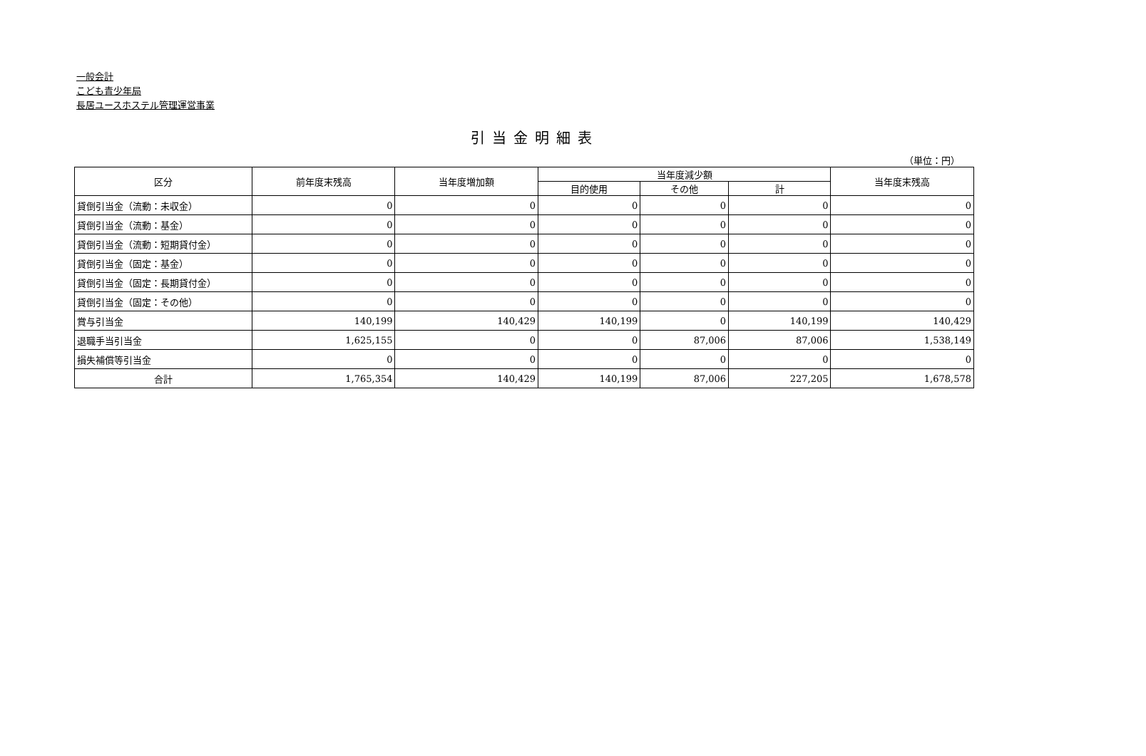一般会計
こども青少年局
長居ユースホステル管理運営事業
引当金明細表
（単位：円）
| 区分 | 前年度末残高 | 当年度増加額 | 当年度減少額 | | | 当年度末残高 |
| --- | --- | --- | --- | --- | --- | --- |
| | | | 目的使用 | その他 | 計 | |
| 貸倒引当金（流動：未収金） | 0 | 0 | 0 | 0 | 0 | 0 |
| 貸倒引当金（流動：基金） | 0 | 0 | 0 | 0 | 0 | 0 |
| 貸倒引当金（流動：短期貸付金） | 0 | 0 | 0 | 0 | 0 | 0 |
| 貸倒引当金（固定：基金） | 0 | 0 | 0 | 0 | 0 | 0 |
| 貸倒引当金（固定：長期貸付金） | 0 | 0 | 0 | 0 | 0 | 0 |
| 貸倒引当金（固定：その他） | 0 | 0 | 0 | 0 | 0 | 0 |
| 賞与引当金 | 140,199 | 140,429 | 140,199 | 0 | 140,199 | 140,429 |
| 退職手当引当金 | 1,625,155 | 0 | 0 | 87,006 | 87,006 | 1,538,149 |
| 損失補償等引当金 | 0 | 0 | 0 | 0 | 0 | 0 |
| 合計 | 1,765,354 | 140,429 | 140,199 | 87,006 | 227,205 | 1,678,578 |